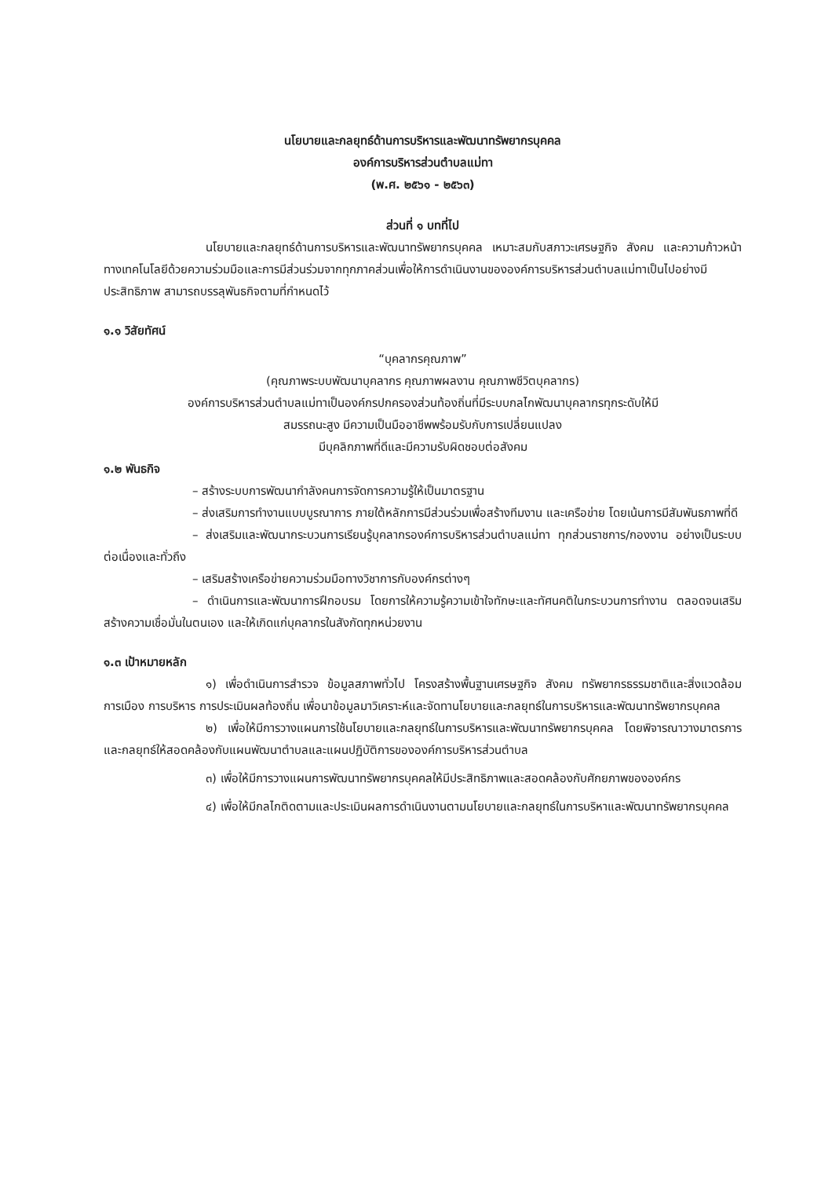นโยบายและกลยุทธ์ด้านการบริหารและพัฒนาทรัพยากรบุคคล
องค์การบริหารส่วนตำบลแม่ทา
(พ.ศ. ๒๕๖๑ - ๒๕๖๓)
ส่วนที่ ๑ บทที่ไป
นโยบายและกลยุทธ์ด้านการบริหารและพัฒนาทรัพยากรบุคคล เหมาะสมกับสภาวะเศรษฐกิจ สังคม และความก้าวหน้าทางเทคโนโลยีด้วยความร่วมมือและการมีส่วนร่วมจากทุกภาคส่วนเพื่อให้การดำเนินงานขององค์การบริหารส่วนตำบลแม่ทาเป็นไปอย่างมีประสิทธิภาพ สามารถบรรลุพันธกิจตามที่กำหนดไว้
๑.๑ วิสัยทัศน์
“บุคลากรคุณภาพ”
(คุณภาพระบบพัฒนาบุคลากร คุณภาพผลงาน คุณภาพชีวิตบุคลากร)
องค์การบริหารส่วนตำบลแม่ทาเป็นองค์กรปกครองส่วนท้องถิ่นที่มีระบบกลไกพัฒนาบุคลากรทุกระดับให้มี
สมรรถนะสูง มีความเป็นมืออาชีพพร้อมรับกับการเปลี่ยนแปลง
มีบุคลิกภาพที่ดีและมีความรับผิดชอบต่อสังคม
๑.๒ พันธกิจ
– สร้างระบบการพัฒนากำลังคนการจัดการความรู้ให้เป็นมาตรฐาน
– ส่งเสริมการทำงานแบบบูรณาการ ภายใต้หลักการมีส่วนร่วมเพื่อสร้างทีมงาน และเครือข่าย โดยเน้นการมีสัมพันธภาพที่ดี
– ส่งเสริมและพัฒนากระบวนการเรียนรู้บุคลากรองค์การบริหารส่วนตำบลแม่ทา ทุกส่วนราชการ/กองงาน อย่างเป็นระบบต่อเนื่องและทั่วถึง
– เสริมสร้างเครือข่ายความร่วมมือทางวิชาการกับองค์กรต่างๆ
– ดำเนินการและพัฒนาการฝึกอบรม โดยการให้ความรู้ความเข้าใจทักษะและทัศนคติในกระบวนการทำงาน ตลอดจนเสริมสร้างความเชื่อมั่นในตนเอง และให้เกิดแก่บุคลากรในสังกัดทุกหน่วยงาน
๑.๓ เป้าหมายหลัก
๑) เพื่อดำเนินการสำรวจ ข้อมูลสภาพทั่วไป โครงสร้างพื้นฐานเศรษฐกิจ สังคม ทรัพยากรธรรมชาติและสิ่งแวดล้อม การเมือง การบริหาร การประเมินผลท้องถิ่น เพื่อนาข้อมูลมาวิเคราะห์และจัดทานโยบายและกลยุทธ์ในการบริหารและพัฒนาทรัพยากรบุคคล
๒) เพื่อให้มีการวางแผนการใช้นโยบายและกลยุทธ์ในการบริหารและพัฒนาทรัพยากรบุคคล โดยพิจารณาวางมาตรการและกลยุทธ์ให้สอดคล้องกับแผนพัฒนาตำบลและแผนปฏิบัติการขององค์การบริหารส่วนตำบล
๓) เพื่อให้มีการวางแผนการพัฒนาทรัพยากรบุคคลให้มีประสิทธิภาพและสอดคล้องกับศักยภาพขององค์กร
๔) เพื่อให้มีกลไกติดตามและประเมินผลการดำเนินงานตามนโยบายและกลยุทธ์ในการบริหาและพัฒนาทรัพยากรบุคคล